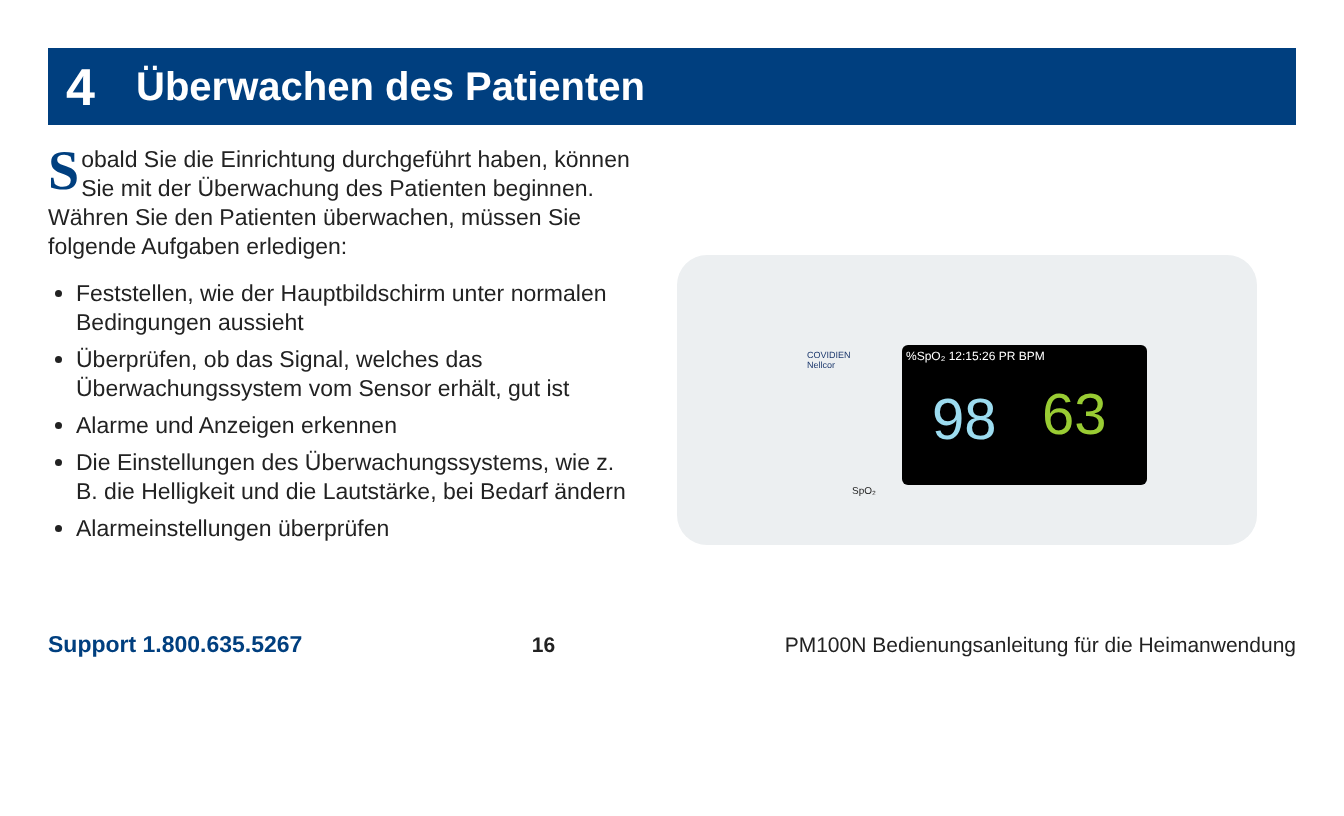4 Überwachen des Patienten
Sobald Sie die Einrichtung durchgeführt haben, können Sie mit der Überwachung des Patienten beginnen. Währen Sie den Patienten überwachen, müssen Sie folgende Aufgaben erledigen:
Feststellen, wie der Hauptbildschirm unter normalen Bedingungen aussieht
Überprüfen, ob das Signal, welches das Überwachungssystem vom Sensor erhält, gut ist
Alarme und Anzeigen erkennen
Die Einstellungen des Überwachungssystems, wie z. B. die Helligkeit und die Lautstärke, bei Bedarf ändern
Alarmeinstellungen überprüfen
COVIDIEN
Nellcor
%SpO₂ 12:15:26 PR BPM
98 63
SpO₂
Support 1.800.635.5267 16 PM100N Bedienungsanleitung für die Heimanwendung